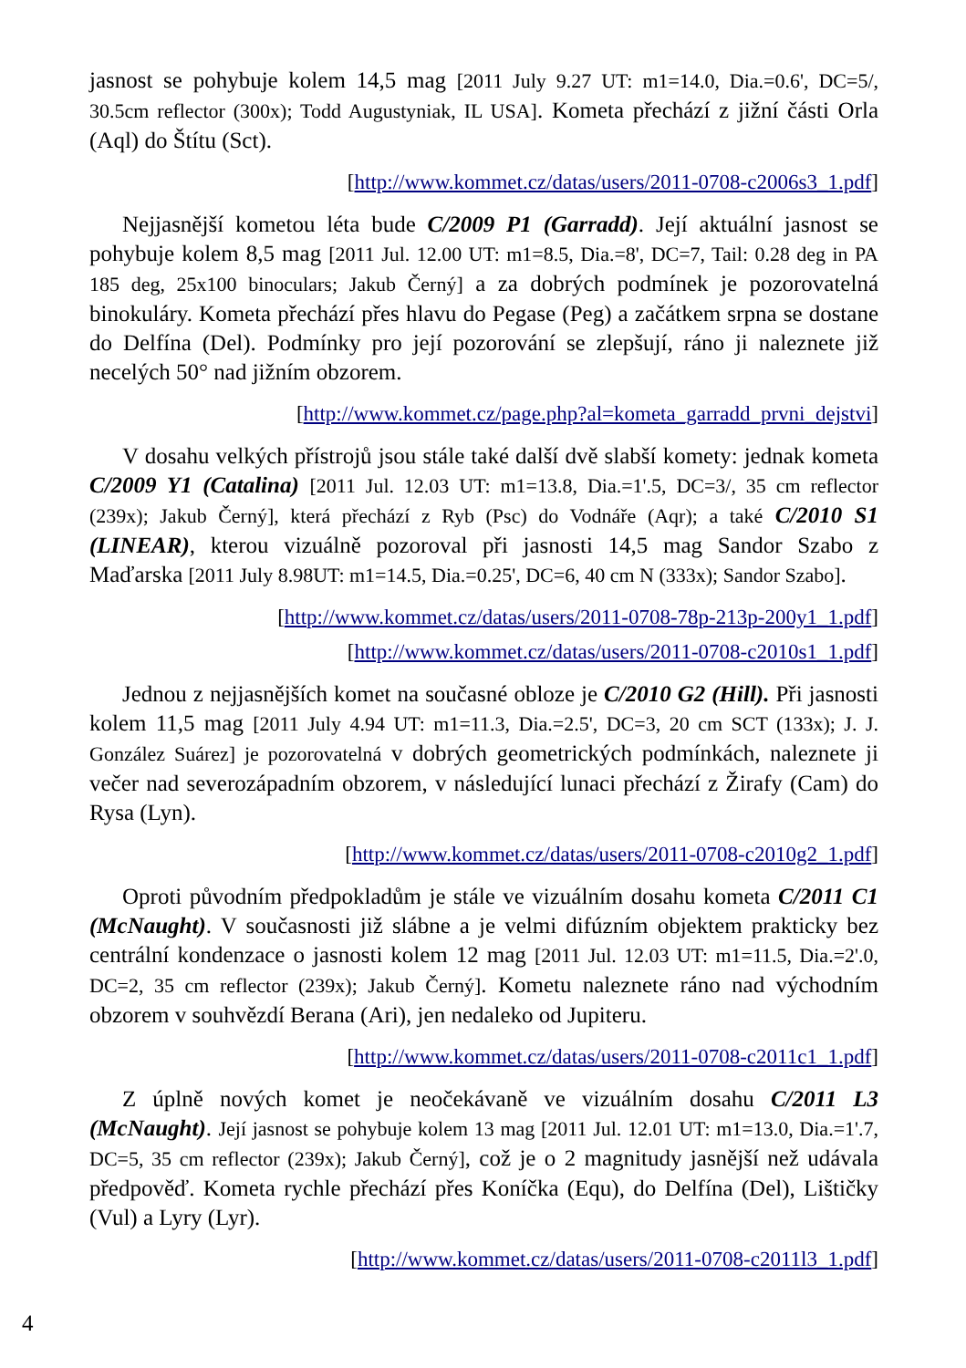jasnost se pohybuje kolem 14,5 mag [2011 July 9.27 UT: m1=14.0, Dia.=0.6', DC=5/, 30.5cm reflector (300x); Todd Augustyniak, IL USA]. Kometa přechází z jižní části Orla (Aql) do Štítu (Sct).
[http://www.kommet.cz/datas/users/2011-0708-c2006s3_1.pdf]
Nejjasnější kometou léta bude C/2009 P1 (Garradd). Její aktuální jasnost se pohybuje kolem 8,5 mag [2011 Jul. 12.00 UT: m1=8.5, Dia.=8', DC=7, Tail: 0.28 deg in PA 185 deg, 25x100 binoculars; Jakub Černý] a za dobrých podmínek je pozorovatelná binokuláry. Kometa přechází přes hlavu do Pegase (Peg) a začátkem srpna se dostane do Delfína (Del). Podmínky pro její pozorování se zlepšují, ráno ji naleznete již necelých 50° nad jižním obzorem.
[http://www.kommet.cz/page.php?al=kometa_garradd_prvni_dejstvi]
V dosahu velkých přístrojů jsou stále také další dvě slabší komety: jednak kometa C/2009 Y1 (Catalina) [2011 Jul. 12.03 UT: m1=13.8, Dia.=1'.5, DC=3/, 35 cm reflector (239x); Jakub Černý], která přechází z Ryb (Psc) do Vodnáře (Aqr); a také C/2010 S1 (LINEAR), kterou vizuálně pozoroval při jasnosti 14,5 mag Sandor Szabo z Maďarska [2011 July 8.98UT: m1=14.5, Dia.=0.25', DC=6, 40 cm N (333x); Sandor Szabo].
[http://www.kommet.cz/datas/users/2011-0708-78p-213p-200y1_1.pdf]
[http://www.kommet.cz/datas/users/2011-0708-c2010s1_1.pdf]
Jednou z nejjasnějších komet na současné obloze je C/2010 G2 (Hill). Při jasnosti kolem 11,5 mag [2011 July 4.94 UT: m1=11.3, Dia.=2.5', DC=3, 20 cm SCT (133x); J. J. González Suárez] je pozorovatelná v dobrých geometrických podmínkách, naleznete ji večer nad severozápadním obzorem, v následující lunaci přechází z Žirafy (Cam) do Rysa (Lyn).
[http://www.kommet.cz/datas/users/2011-0708-c2010g2_1.pdf]
Oproti původním předpokladům je stále ve vizuálním dosahu kometa C/2011 C1 (McNaught). V současnosti již slábne a je velmi difúzním objektem prakticky bez centrální kondenzace o jasnosti kolem 12 mag [2011 Jul. 12.03 UT: m1=11.5, Dia.=2'.0, DC=2, 35 cm reflector (239x); Jakub Černý]. Kometu naleznete ráno nad východním obzorem v souhvězdí Berana (Ari), jen nedaleko od Jupiteru.
[http://www.kommet.cz/datas/users/2011-0708-c2011c1_1.pdf]
Z úplně nových komet je neočekávaně ve vizuálním dosahu C/2011 L3 (McNaught). Její jasnost se pohybuje kolem 13 mag [2011 Jul. 12.01 UT: m1=13.0, Dia.=1'.7, DC=5, 35 cm reflector (239x); Jakub Černý], což je o 2 magnitudy jasnější než udávala předpověď. Kometa rychle přechází přes Koníčka (Equ), do Delfína (Del), Lištičky (Vul) a Lyry (Lyr).
[http://www.kommet.cz/datas/users/2011-0708-c2011l3_1.pdf]
4